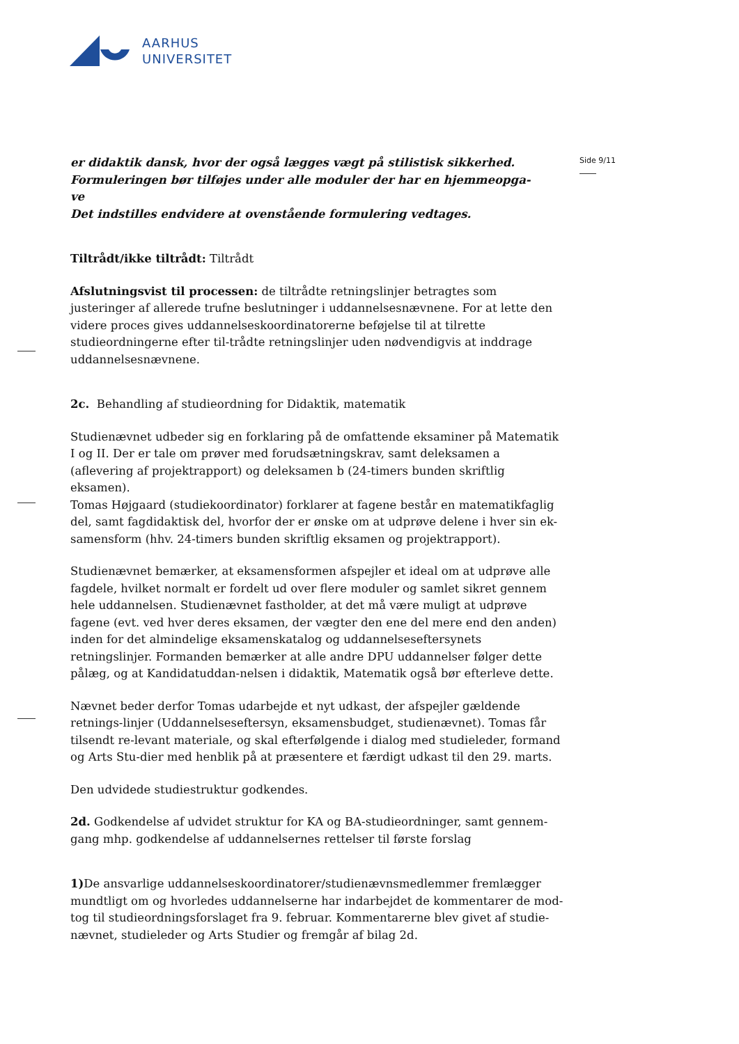AARHUS
UNIVERSITET
Side 9/11
er didaktik dansk, hvor der også lægges vægt på stilistisk sikkerhed.
Formuleringen bør tilføjes under alle moduler der har en hjemmeopga-
ve
Det indstilles endvidere at ovenstående formulering vedtages.
Tiltrådt/ikke tiltrådt: Tiltrådt
Afslutningsvist til processen: de tiltrådte retningslinjer betragtes som justeringer af allerede trufne beslutninger i uddannelsesnævnene. For at lette den videre proces gives uddannelseskoordinatorerne beføjelse til at tilrette studieordningerne efter til-trådte retningslinjer uden nødvendigvis at inddrage uddannelsesnævnene.
2c. Behandling af studieordning for Didaktik, matematik
Studienævnet udbeder sig en forklaring på de omfattende eksaminer på Matematik I og II. Der er tale om prøver med forudsætningskrav, samt deleksamen a (aflevering af projektrapport) og deleksamen b (24-timers bunden skriftlig eksamen).
Tomas Højgaard (studiekoordinator) forklarer at fagene består en matematikfaglig del, samt fagdidaktisk del, hvorfor der er ønske om at udprøve delene i hver sin ek-samensform (hhv. 24-timers bunden skriftlig eksamen og projektrapport).
Studienævnet bemærker, at eksamensformen afspejler et ideal om at udprøve alle fagdele, hvilket normalt er fordelt ud over flere moduler og samlet sikret gennem hele uddannelsen. Studienævnet fastholder, at det må være muligt at udprøve fagene (evt. ved hver deres eksamen, der vægter den ene del mere end den anden) inden for det almindelige eksamenskatalog og uddannelseseftersynets retningslinjer. Formanden bemærker at alle andre DPU uddannelser følger dette pålæg, og at Kandidatuddan-nelsen i didaktik, Matematik også bør efterleve dette.
Nævnet beder derfor Tomas udarbejde et nyt udkast, der afspejler gældende retnings-linjer (Uddannelseseftersyn, eksamensbudget, studienævnet). Tomas får tilsendt re-levant materiale, og skal efterfølgende i dialog med studieleder, formand og Arts Stu-dier med henblik på at præsentere et færdigt udkast til den 29. marts.
Den udvidede studiestruktur godkendes.
2d. Godkendelse af udvidet struktur for KA og BA-studieordninger, samt gennem-gang mhp. godkendelse af uddannelsernes rettelser til første forslag
1) De ansvarlige uddannelseskoordinatorer/studienævnsmedlemmer fremlægger mundtligt om og hvorledes uddannelserne har indarbejdet de kommentarer de mod-tog til studieordningsforslaget fra 9. februar. Kommentarerne blev givet af studie-nævnet, studieleder og Arts Studier og fremgår af bilag 2d.